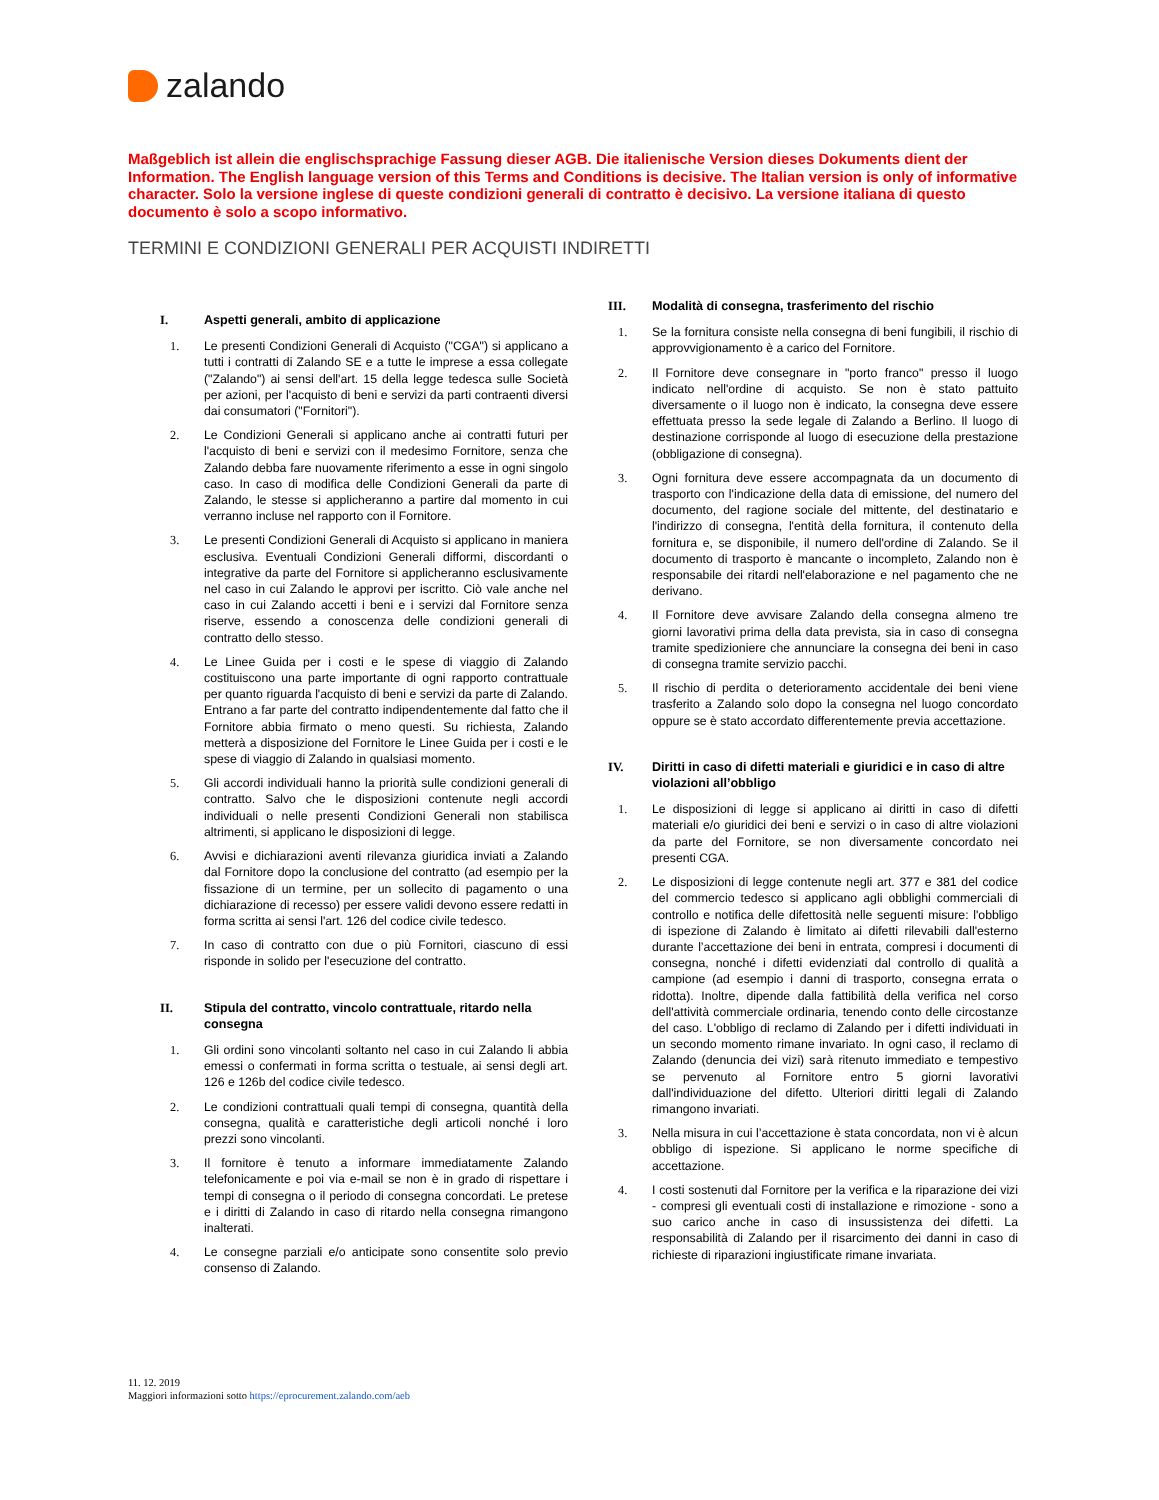zalando
Maßgeblich ist allein die englischsprachige Fassung dieser AGB. Die italienische Version dieses Dokuments dient der Information. The English language version of this Terms and Conditions is decisive. The Italian version is only of informative character. Solo la versione inglese di queste condizioni generali di contratto è decisivo. La versione italiana di questo documento è solo a scopo informativo.
TERMINI E CONDIZIONI GENERALI PER ACQUISTI INDIRETTI
I. Aspetti generali, ambito di applicazione
1. Le presenti Condizioni Generali di Acquisto ("CGA") si applicano a tutti i contratti di Zalando SE e a tutte le imprese a essa collegate ("Zalando") ai sensi dell'art. 15 della legge tedesca sulle Società per azioni, per l'acquisto di beni e servizi da parti contraenti diversi dai consumatori ("Fornitori").
2. Le Condizioni Generali si applicano anche ai contratti futuri per l'acquisto di beni e servizi con il medesimo Fornitore, senza che Zalando debba fare nuovamente riferimento a esse in ogni singolo caso. In caso di modifica delle Condizioni Generali da parte di Zalando, le stesse si applicheranno a partire dal momento in cui verranno incluse nel rapporto con il Fornitore.
3. Le presenti Condizioni Generali di Acquisto si applicano in maniera esclusiva. Eventuali Condizioni Generali difformi, discordanti o integrative da parte del Fornitore si applicheranno esclusivamente nel caso in cui Zalando le approvi per iscritto. Ciò vale anche nel caso in cui Zalando accetti i beni e i servizi dal Fornitore senza riserve, essendo a conoscenza delle condizioni generali di contratto dello stesso.
4. Le Linee Guida per i costi e le spese di viaggio di Zalando costituiscono una parte importante di ogni rapporto contrattuale per quanto riguarda l'acquisto di beni e servizi da parte di Zalando. Entrano a far parte del contratto indipendentemente dal fatto che il Fornitore abbia firmato o meno questi. Su richiesta, Zalando metterà a disposizione del Fornitore le Linee Guida per i costi e le spese di viaggio di Zalando in qualsiasi momento.
5. Gli accordi individuali hanno la priorità sulle condizioni generali di contratto. Salvo che le disposizioni contenute negli accordi individuali o nelle presenti Condizioni Generali non stabilisca altrimenti, si applicano le disposizioni di legge.
6. Avvisi e dichiarazioni aventi rilevanza giuridica inviati a Zalando dal Fornitore dopo la conclusione del contratto (ad esempio per la fissazione di un termine, per un sollecito di pagamento o una dichiarazione di recesso) per essere validi devono essere redatti in forma scritta ai sensi l'art. 126 del codice civile tedesco.
7. In caso di contratto con due o più Fornitori, ciascuno di essi risponde in solido per l'esecuzione del contratto.
II. Stipula del contratto, vincolo contrattuale, ritardo nella consegna
1. Gli ordini sono vincolanti soltanto nel caso in cui Zalando li abbia emessi o confermati in forma scritta o testuale, ai sensi degli art. 126 e 126b del codice civile tedesco.
2. Le condizioni contrattuali quali tempi di consegna, quantità della consegna, qualità e caratteristiche degli articoli nonché i loro prezzi sono vincolanti.
3. Il fornitore è tenuto a informare immediatamente Zalando telefonicamente e poi via e-mail se non è in grado di rispettare i tempi di consegna o il periodo di consegna concordati. Le pretese e i diritti di Zalando in caso di ritardo nella consegna rimangono inalterati.
4. Le consegne parziali e/o anticipate sono consentite solo previo consenso di Zalando.
III. Modalità di consegna, trasferimento del rischio
1. Se la fornitura consiste nella consegna di beni fungibili, il rischio di approvvigionamento è a carico del Fornitore.
2. Il Fornitore deve consegnare in "porto franco" presso il luogo indicato nell'ordine di acquisto. Se non è stato pattuito diversamente o il luogo non è indicato, la consegna deve essere effettuata presso la sede legale di Zalando a Berlino. Il luogo di destinazione corrisponde al luogo di esecuzione della prestazione (obbligazione di consegna).
3. Ogni fornitura deve essere accompagnata da un documento di trasporto con l'indicazione della data di emissione, del numero del documento, del ragione sociale del mittente, del destinatario e l'indirizzo di consegna, l'entità della fornitura, il contenuto della fornitura e, se disponibile, il numero dell'ordine di Zalando. Se il documento di trasporto è mancante o incompleto, Zalando non è responsabile dei ritardi nell'elaborazione e nel pagamento che ne derivano.
4. Il Fornitore deve avvisare Zalando della consegna almeno tre giorni lavorativi prima della data prevista, sia in caso di consegna tramite spedizioniere che annunciare la consegna dei beni in caso di consegna tramite servizio pacchi.
5. Il rischio di perdita o deterioramento accidentale dei beni viene trasferito a Zalando solo dopo la consegna nel luogo concordato oppure se è stato accordato differentemente previa accettazione.
IV. Diritti in caso di difetti materiali e giuridici e in caso di altre violazioni all’obbligo
1. Le disposizioni di legge si applicano ai diritti in caso di difetti materiali e/o giuridici dei beni e servizi o in caso di altre violazioni da parte del Fornitore, se non diversamente concordato nei presenti CGA.
2. Le disposizioni di legge contenute negli art. 377 e 381 del codice del commercio tedesco si applicano agli obblighi commerciali di controllo e notifica delle difettosità nelle seguenti misure: l'obbligo di ispezione di Zalando è limitato ai difetti rilevabili dall'esterno durante l’accettazione dei beni in entrata, compresi i documenti di consegna, nonché i difetti evidenziati dal controllo di qualità a campione (ad esempio i danni di trasporto, consegna errata o ridotta). Inoltre, dipende dalla fattibilità della verifica nel corso dell'attività commerciale ordinaria, tenendo conto delle circostanze del caso. L'obbligo di reclamo di Zalando per i difetti individuati in un secondo momento rimane invariato. In ogni caso, il reclamo di Zalando (denuncia dei vizi) sarà ritenuto immediato e tempestivo se pervenuto al Fornitore entro 5 giorni lavorativi dall'individuazione del difetto. Ulteriori diritti legali di Zalando rimangono invariati.
3. Nella misura in cui l’accettazione è stata concordata, non vi è alcun obbligo di ispezione. Si applicano le norme specifiche di accettazione.
4. I costi sostenuti dal Fornitore per la verifica e la riparazione dei vizi - compresi gli eventuali costi di installazione e rimozione - sono a suo carico anche in caso di insussistenza dei difetti. La responsabilità di Zalando per il risarcimento dei danni in caso di richieste di riparazioni ingiustificate rimane invariata.
11. 12. 2019
Maggiori informazioni sotto https://eprocurement.zalando.com/aeb